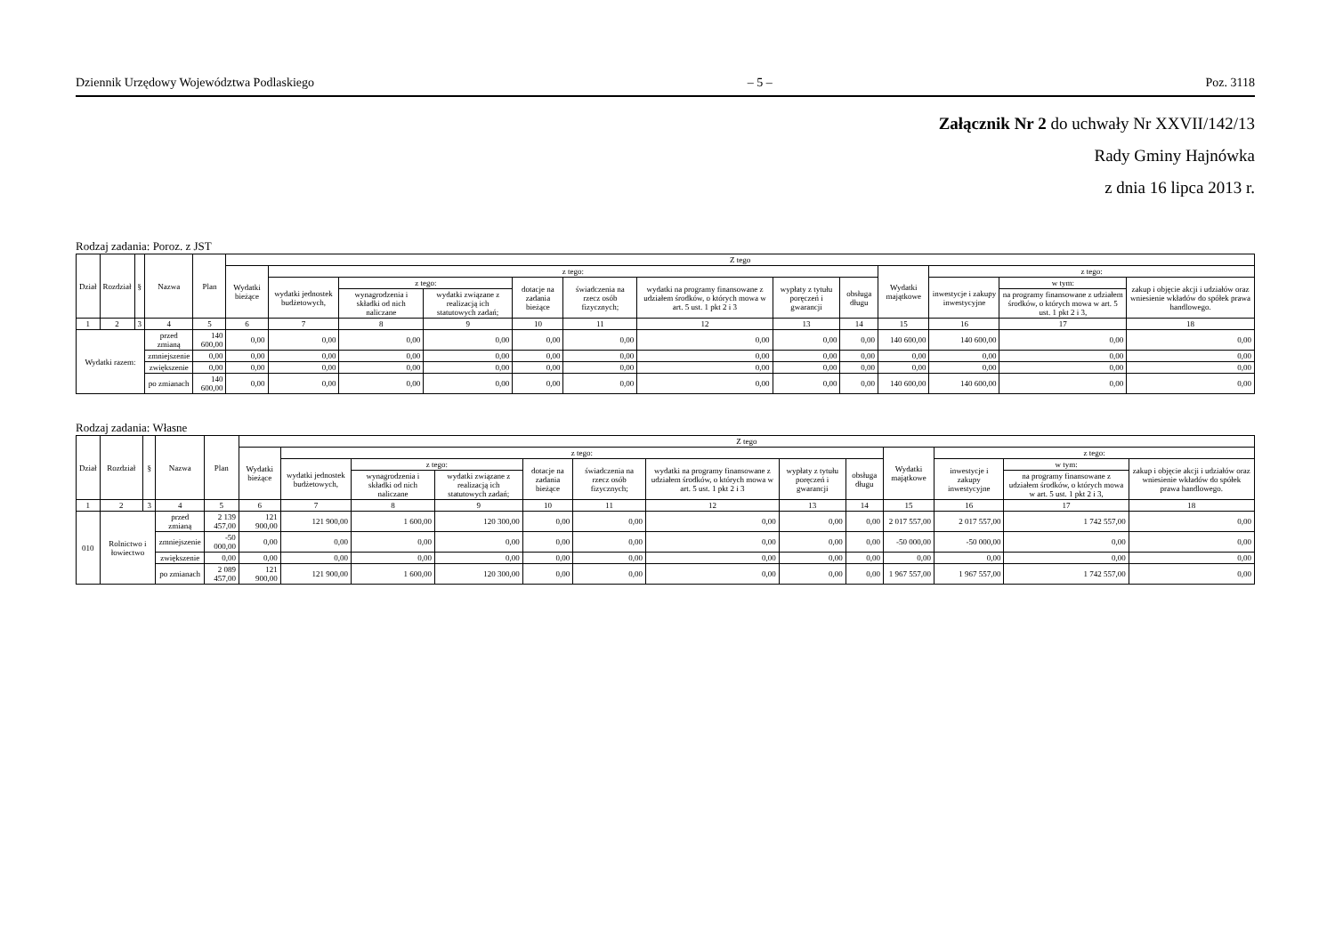Dziennik Urzędowy Województwa Podlaskiego – 5 – Poz. 3118
Załącznik Nr 2 do uchwały Nr XXVII/142/13
Rady Gminy Hajnówka
z dnia 16 lipca 2013 r.
Rodzaj zadania: Poroz. z JST
| Dział | Rozdział | § | Nazwa | Plan | Z tego | | | | | | | | | | | | |
| --- | --- | --- | --- | --- | --- | --- | --- | --- | --- | --- | --- | --- | --- | --- | --- | --- | --- |
| | | | | | Wydatki bieżące | z tego: | | | | | | | | Wydatki majątkowe | z tego: | | |
| | | | | | | wydatki jednostek budżetowych, | z tego: | | dotacje na zadania bieżące | świadczenia na rzecz osób fizycznych; | wydatki na programy finansowane z udziałem środków, o których mowa w art. 5 ust. 1 pkt 2 i 3 | wypłaty z tytułu poręczeń i gwarancji | obsługa długu | | inwestycje i zakupy inwestycyjne | w tym: | zakup i objęcie akcji i udziałów oraz wniesienie wkładów do spółek prawa handlowego. |
| | | | | | | | wynagrodzenia i składki od nich naliczane | wydatki związane z realizacją ich statutowych zadań; | | | | | | | | na programy finansowane z udziałem środków, o których mowa w art. 5 ust. 1 pkt 2 i 3, | |
| 1 | 2 | 3 | 4 | 5 | 6 | 7 | 8 | 9 | 10 | 11 | 12 | 13 | 14 | 15 | 16 | 17 | 18 |
| Wydatki razem: | | | przed zmianą | 140 600,00 | 0,00 | 0,00 | 0,00 | 0,00 | 0,00 | 0,00 | 0,00 | 0,00 | 0,00 | 140 600,00 | 140 600,00 | 0,00 | 0,00 |
| | | | zmniejszenie | 0,00 | 0,00 | 0,00 | 0,00 | 0,00 | 0,00 | 0,00 | 0,00 | 0,00 | 0,00 | 0,00 | 0,00 | 0,00 | 0,00 |
| | | | zwiększenie | 0,00 | 0,00 | 0,00 | 0,00 | 0,00 | 0,00 | 0,00 | 0,00 | 0,00 | 0,00 | 0,00 | 0,00 | 0,00 | 0,00 |
| | | | po zmianach | 140 600,00 | 0,00 | 0,00 | 0,00 | 0,00 | 0,00 | 0,00 | 0,00 | 0,00 | 0,00 | 140 600,00 | 140 600,00 | 0,00 | 0,00 |
Rodzaj zadania: Własne
| Dział | Rozdział | § | Nazwa | Plan | Z tego | | | | | | | | | | | | |
| --- | --- | --- | --- | --- | --- | --- | --- | --- | --- | --- | --- | --- | --- | --- | --- | --- | --- |
| | | | | | Wydatki bieżące | z tego: | | | | | | | | Wydatki majątkowe | z tego: | | |
| | | | | | | wydatki jednostek budżetowych, | z tego: | | dotacje na zadania bieżące | świadczenia na rzecz osób fizycznych; | wydatki na programy finansowane z udziałem środków, o których mowa w art. 5 ust. 1 pkt 2 i 3 | wypłaty z tytułu poręczeń i gwarancji | obsługa długu | | inwestycje i zakupy inwestycyjne | w tym: | zakup i objęcie akcji i udziałów oraz wniesienie wkładów do spółek prawa handlowego. |
| | | | | | | | wynagrodzenia i składki od nich naliczane | wydatki związane z realizacją ich statutowych zadań; | | | | | | | | na programy finansowane z udziałem środków, o których mowa w art. 5 ust. 1 pkt 2 i 3, | |
| 1 | 2 | 3 | 4 | 5 | 6 | 7 | 8 | 9 | 10 | 11 | 12 | 13 | 14 | 15 | 16 | 17 | 18 |
| 010 | Rolnictwo i łowiectwo | | przed zmianą | 2 139 457,00 | 121 900,00 | 121 900,00 | 1 600,00 | 120 300,00 | 0,00 | 0,00 | 0,00 | 0,00 | 0,00 | 2 017 557,00 | 2 017 557,00 | 1 742 557,00 | 0,00 |
| | | | zmniejszenie | -50 000,00 | 0,00 | 0,00 | 0,00 | 0,00 | 0,00 | 0,00 | 0,00 | 0,00 | 0,00 | -50 000,00 | -50 000,00 | 0,00 | 0,00 |
| | | | zwiększenie | 0,00 | 0,00 | 0,00 | 0,00 | 0,00 | 0,00 | 0,00 | 0,00 | 0,00 | 0,00 | 0,00 | 0,00 | 0,00 | 0,00 |
| | | | po zmianach | 2 089 457,00 | 121 900,00 | 121 900,00 | 1 600,00 | 120 300,00 | 0,00 | 0,00 | 0,00 | 0,00 | 0,00 | 1 967 557,00 | 1 967 557,00 | 1 742 557,00 | 0,00 |